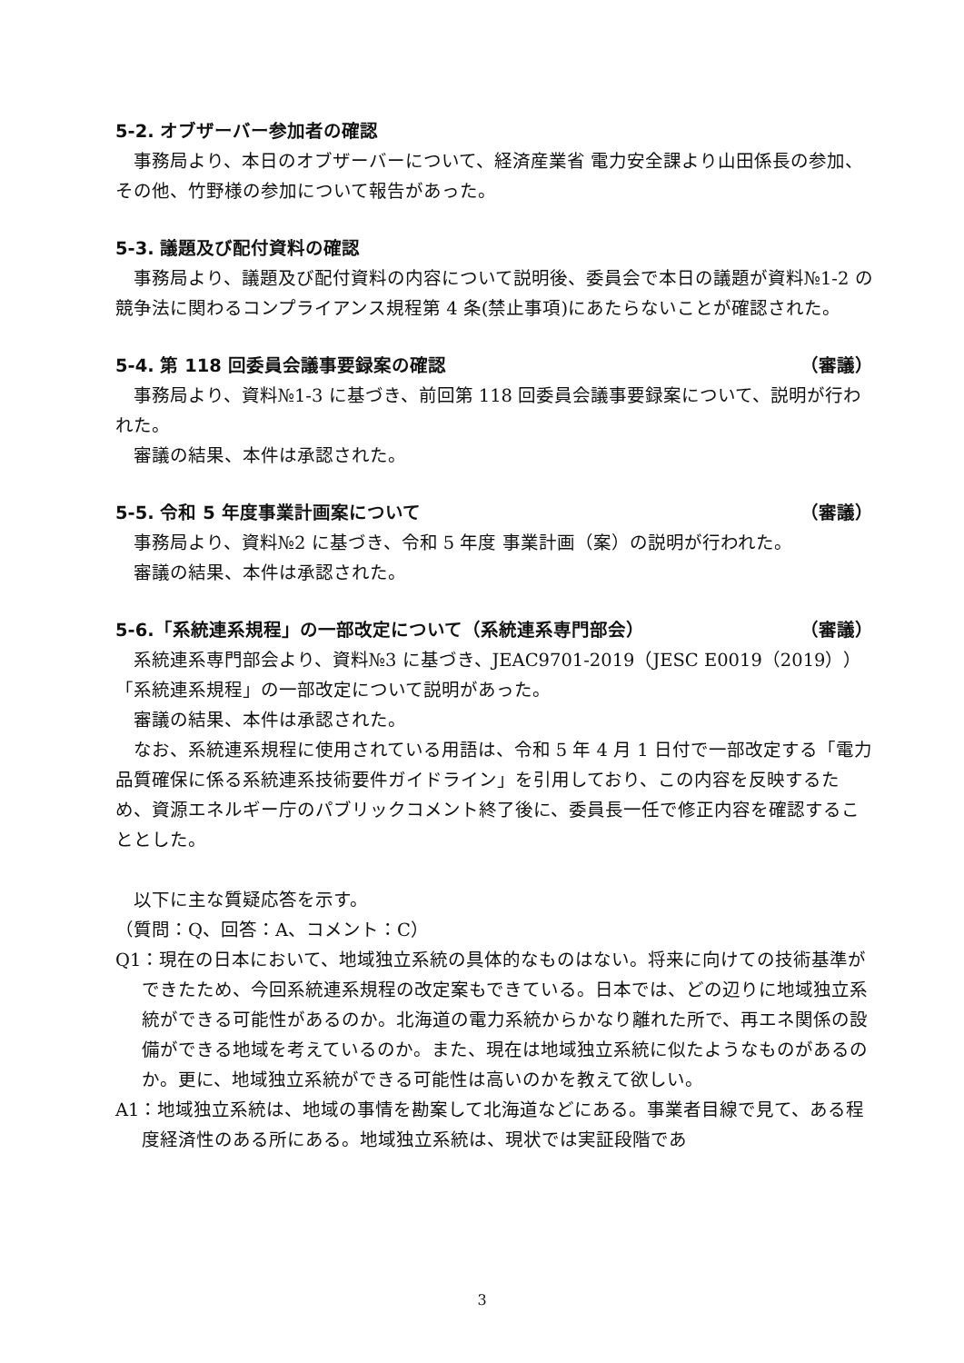5-2. オブザーバー参加者の確認
事務局より、本日のオブザーバーについて、経済産業省 電力安全課より山田係長の参加、その他、竹野様の参加について報告があった。
5-3. 議題及び配付資料の確認
事務局より、議題及び配付資料の内容について説明後、委員会で本日の議題が資料№1-2 の競争法に関わるコンプライアンス規程第 4 条(禁止事項)にあたらないことが確認された。
5-4. 第 118 回委員会議事要録案の確認 （審議）
事務局より、資料№1-3 に基づき、前回第 118 回委員会議事要録案について、説明が行われた。
審議の結果、本件は承認された。
5-5. 令和 5 年度事業計画案について （審議）
事務局より、資料№2 に基づき、令和 5 年度 事業計画（案）の説明が行われた。
審議の結果、本件は承認された。
5-6.「系統連系規程」の一部改定について（系統連系専門部会） （審議）
系統連系専門部会より、資料№3 に基づき、JEAC9701-2019（JESC E0019（2019））「系統連系規程」の一部改定について説明があった。
審議の結果、本件は承認された。
なお、系統連系規程に使用されている用語は、令和 5 年 4 月 1 日付で一部改定する「電力品質確保に係る系統連系技術要件ガイドライン」を引用しており、この内容を反映するため、資源エネルギー庁のパブリックコメント終了後に、委員長一任で修正内容を確認することとした。
以下に主な質疑応答を示す。
（質問：Q、回答：A、コメント：C）
Q1：現在の日本において、地域独立系統の具体的なものはない。将来に向けての技術基準ができたため、今回系統連系規程の改定案もできている。日本では、どの辺りに地域独立系統ができる可能性があるのか。北海道の電力系統からかなり離れた所で、再エネ関係の設備ができる地域を考えているのか。また、現在は地域独立系統に似たようなものがあるのか。更に、地域独立系統ができる可能性は高いのかを教えて欲しい。
A1：地域独立系統は、地域の事情を勘案して北海道などにある。事業者目線で見て、ある程度経済性のある所にある。地域独立系統は、現状では実証段階であ
3